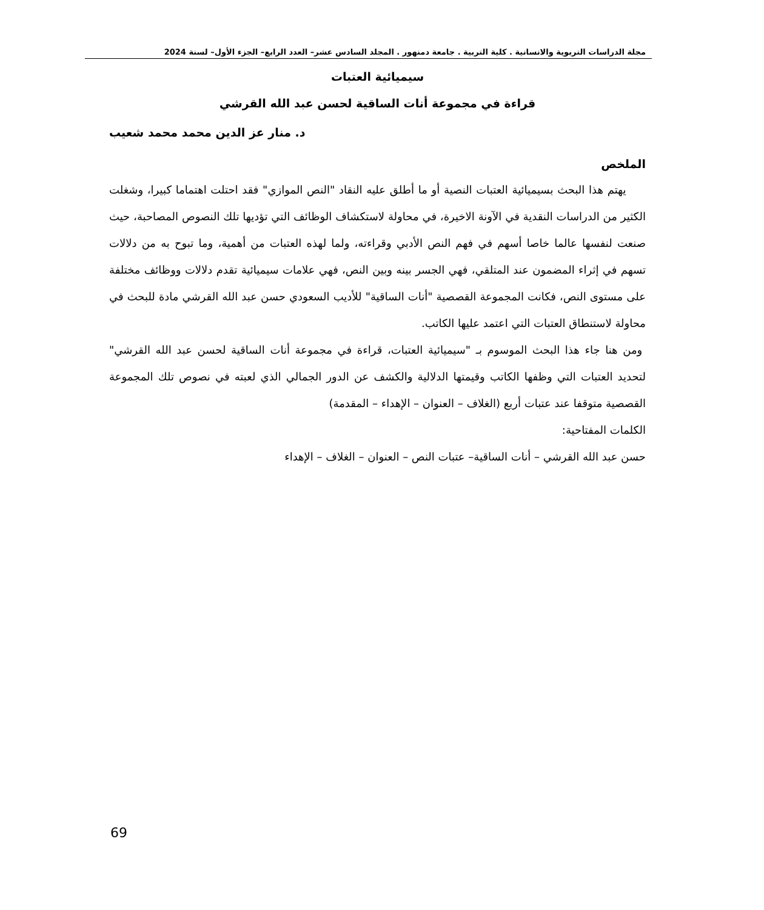مجلة الدراسات التربوية والانسانية . كلية التربية . جامعة دمنهور . المجلد السادس عشر– العدد الرابع– الجزء الأول– لسنة 2024
سيميائية العتبات
قراءة في مجموعة أنات الساقية لحسن عبد الله القرشي
د. منار عز الدين محمد محمد شعيب
الملخص
يهتم هذا البحث بسيميائية العتبات النصية أو ما أطلق عليه النقاد "النص الموازي" فقد احتلت اهتماما كبيرا، وشغلت الكثير من الدراسات النقدية في الآونة الاخيرة، في محاولة لاستكشاف الوظائف التي تؤديها تلك النصوص المصاحبة، حيث صنعت لنفسها عالما خاصا أسهم في فهم النص الأدبي وقراءته، ولما لهذه العتبات من أهمية، وما تبوح به من دلالات تسهم في إثراء المضمون عند المتلقي، فهي الجسر بينه وبين النص، فهي علامات سيميائية تقدم دلالات ووظائف مختلفة على مستوى النص، فكانت المجموعة القصصية "أنات الساقية" للأديب السعودي حسن عبد الله القرشي مادة للبحث في محاولة لاستنطاق العتبات التي اعتمد عليها الكاتب.
ومن هنا جاء هذا البحث الموسوم بـ "سيميائية العتبات، قراءة في مجموعة أنات الساقية لحسن عبد الله القرشي" لتحديد العتبات التي وظفها الكاتب وقيمتها الدلالية والكشف عن الدور الجمالي الذي لعبته في نصوص تلك المجموعة القصصية متوقفا عند عتبات أربع (الغلاف – العنوان – الإهداء – المقدمة)
الكلمات المفتاحية:
حسن عبد الله القرشي – أنات الساقية– عتبات النص – العنوان – الغلاف – الإهداء
69